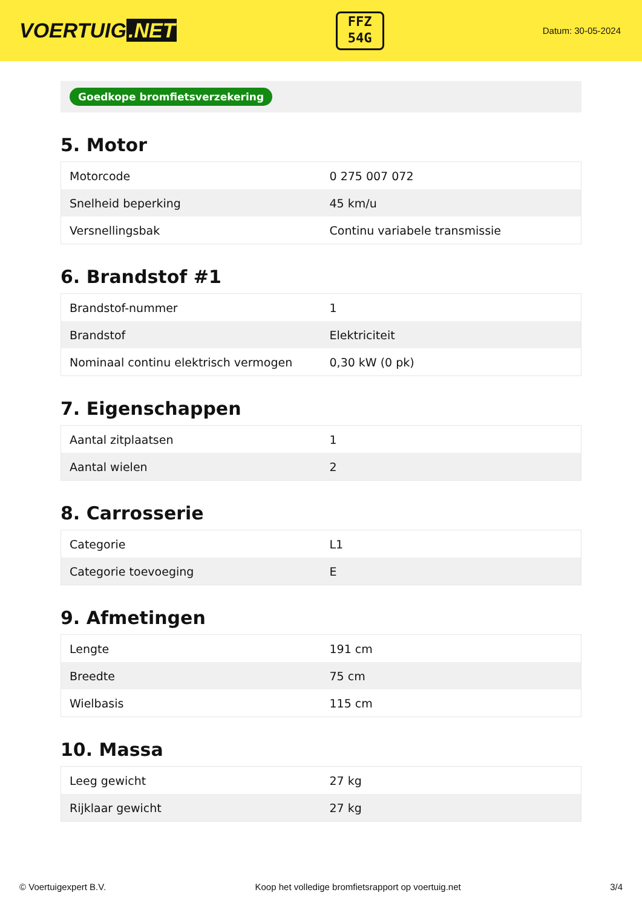VOERTUIG.NET
FFZ
54G
Datum: 30-05-2024
Goedkope bromfietsverzekering
5. Motor
| Motorcode | 0 275 007 072 |
| Snelheid beperking | 45 km/u |
| Versnellingsbak | Continu variabele transmissie |
6. Brandstof #1
| Brandstof-nummer | 1 |
| Brandstof | Elektriciteit |
| Nominaal continu elektrisch vermogen | 0,30 kW (0 pk) |
7. Eigenschappen
| Aantal zitplaatsen | 1 |
| Aantal wielen | 2 |
8. Carrosserie
| Categorie | L1 |
| Categorie toevoeging | E |
9. Afmetingen
| Lengte | 191 cm |
| Breedte | 75 cm |
| Wielbasis | 115 cm |
10. Massa
| Leeg gewicht | 27 kg |
| Rijklaar gewicht | 27 kg |
© Voertuigexpert B.V. Koop het volledige bromfietsrapport op voertuig.net 3/4